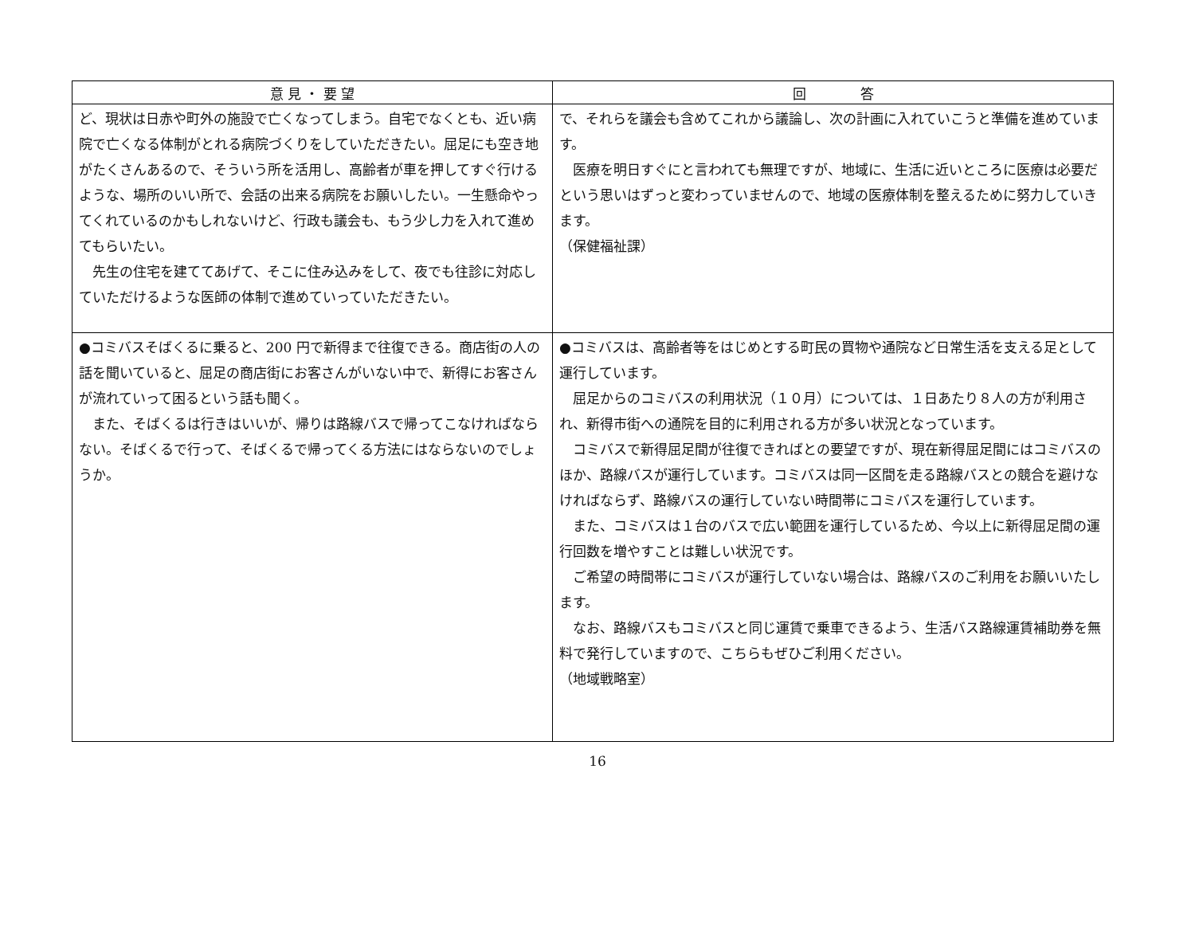| 意 見 ・ 要 望 | 回 答 |
| --- | --- |
| ど、現状は日赤や町外の施設で亡くなってしまう。自宅でなくとも、近い病院で亡くなる体制がとれる病院づくりをしていただきたい。屈足にも空き地がたくさんあるので、そういう所を活用し、高齢者が車を押してすぐ行けるような、場所のいい所で、会話の出来る病院をお願いしたい。一生懸命やってくれているのかもしれないけど、行政も議会も、もう少し力を入れて進めてもらいたい。 先生の住宅を建ててあげて、そこに住み込みをして、夜でも往診に対応していただけるような医師の体制で進めていっていただきたい。 | で、それらを議会も含めてこれから議論し、次の計画に入れていこうと準備を進めています。 医療を明日すぐにと言われても無理ですが、地域に、生活に近いところに医療は必要だという思いはずっと変わっていませんので、地域の医療体制を整えるために努力していきます。 （保健福祉課） |
| ●コミバスそばくるに乗ると、200 円で新得まで往復できる。商店街の人の話を聞いていると、屈足の商店街にお客さんがいない中で、新得にお客さんが流れていって困るという話も聞く。 また、そばくるは行きはいいが、帰りは路線バスで帰ってこなければならない。そばくるで行って、そばくるで帰ってくる方法にはならないのでしょうか。 | ●コミバスは、高齢者等をはじめとする町民の買物や通院など日常生活を支える足として運行しています。 屈足からのコミバスの利用状況（１０月）については、１日あたり８人の方が利用され、新得市街への通院を目的に利用される方が多い状況となっています。 コミバスで新得屈足間が往復できればとの要望ですが、現在新得屈足間にはコミバスのほか、路線バスが運行しています。コミバスは同一区間を走る路線バスとの競合を避けなければならず、路線バスの運行していない時間帯にコミバスを運行しています。 また、コミバスは１台のバスで広い範囲を運行しているため、今以上に新得屈足間の運行回数を増やすことは難しい状況です。 ご希望の時間帯にコミバスが運行していない場合は、路線バスのご利用をお願いいたします。 なお、路線バスもコミバスと同じ運賃で乗車できるよう、生活バス路線運賃補助券を無料で発行していますので、こちらもぜひご利用ください。 （地域戦略室） |
16